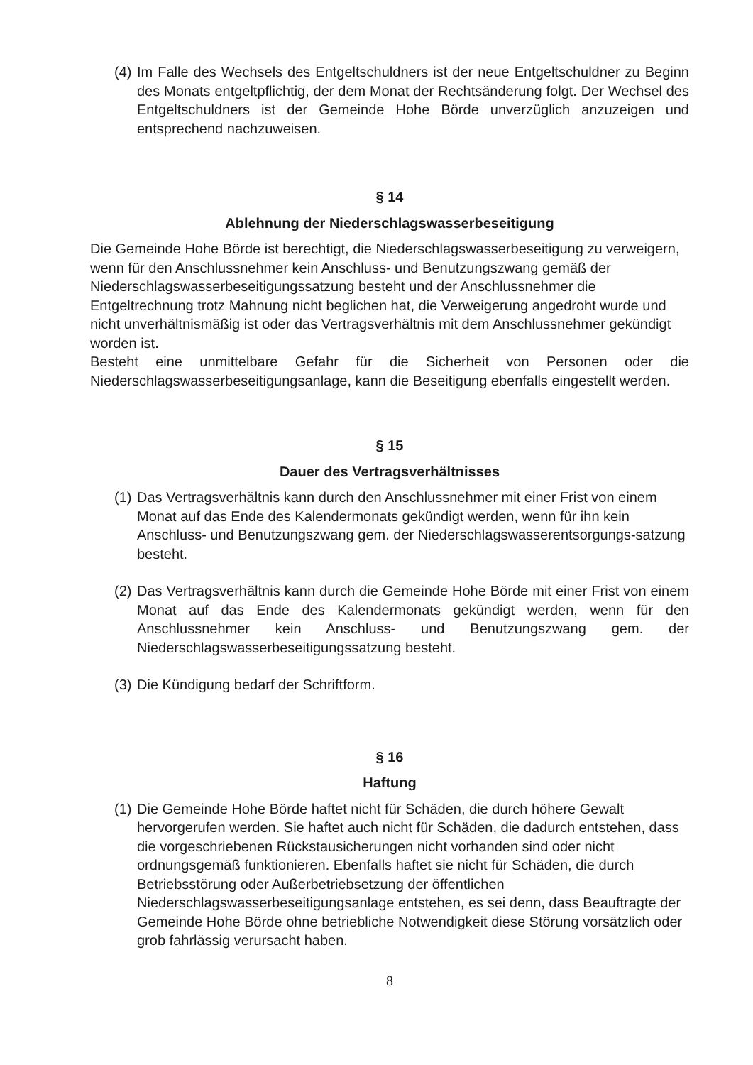(4) Im Falle des Wechsels des Entgeltschuldners ist der neue Entgeltschuldner zu Beginn des Monats entgeltpflichtig, der dem Monat der Rechtsänderung folgt. Der Wechsel des Entgeltschuldners ist der Gemeinde Hohe Börde unverzüglich anzuzeigen und entsprechend nachzuweisen.
§ 14
Ablehnung der Niederschlagswasserbeseitigung
Die Gemeinde Hohe Börde ist berechtigt, die Niederschlagswasserbeseitigung zu verweigern, wenn für den Anschlussnehmer kein Anschluss- und Benutzungszwang gemäß der Niederschlagswasserbeseitigungssatzung besteht und der Anschlussnehmer die Entgeltrechnung trotz Mahnung nicht beglichen hat, die Verweigerung angedroht wurde und nicht unverhältnismäßig ist oder das Vertragsverhältnis mit dem Anschlussnehmer gekündigt worden ist.
Besteht eine unmittelbare Gefahr für die Sicherheit von Personen oder die Niederschlagswasserbeseitigungsanlage, kann die Beseitigung ebenfalls eingestellt werden.
§ 15
Dauer des Vertragsverhältnisses
(1) Das Vertragsverhältnis kann durch den Anschlussnehmer mit einer Frist von einem Monat auf das Ende des Kalendermonats gekündigt werden, wenn für ihn kein
Anschluss- und Benutzungszwang gem. der Niederschlagswasserentsorgungs-satzung besteht.
(2) Das Vertragsverhältnis kann durch die Gemeinde Hohe Börde mit einer Frist von einem Monat auf das Ende des Kalendermonats gekündigt werden, wenn für den Anschlussnehmer kein Anschluss- und Benutzungszwang gem. der Niederschlagswasserbeseitigungssatzung besteht.
(3) Die Kündigung bedarf der Schriftform.
§ 16
Haftung
(1) Die Gemeinde Hohe Börde haftet nicht für Schäden, die durch höhere Gewalt hervorgerufen werden. Sie haftet auch nicht für Schäden, die dadurch entstehen, dass die vorgeschriebenen Rückstausicherungen nicht vorhanden sind oder nicht ordnungsgemäß funktionieren. Ebenfalls haftet sie nicht für Schäden, die durch Betriebsstörung oder Außerbetriebsetzung der öffentlichen Niederschlagswasserbeseitigungsanlage entstehen, es sei denn, dass Beauftragte der Gemeinde Hohe Börde ohne betriebliche Notwendigkeit diese Störung vorsätzlich oder grob fahrlässig verursacht haben.
8